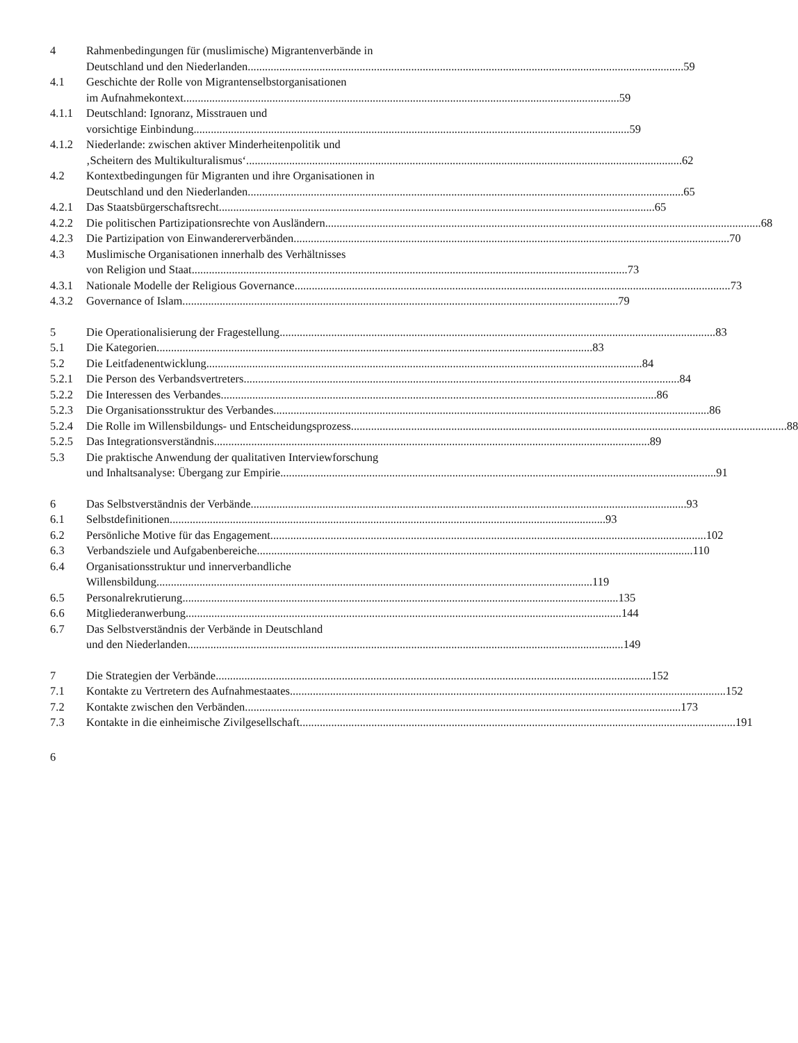4 Rahmenbedingungen für (muslimische) Migrantenverbände in
Deutschland und den Niederlanden 59
4.1 Geschichte der Rolle von Migrantenselbstorganisationen
im Aufnahmekontext 59
4.1.1 Deutschland: Ignoranz, Misstrauen und
vorsichtige Einbindung 59
4.1.2 Niederlande: zwischen aktiver Minderheitenpolitik und
‚Scheitern des Multikulturalismus‘ 62
4.2 Kontextbedingungen für Migranten und ihre Organisationen in
Deutschland und den Niederlanden 65
4.2.1 Das Staatsbürgerschaftsrecht 65
4.2.2 Die politischen Partizipationsrechte von Ausländern 68
4.2.3 Die Partizipation von Einwandererverbänden 70
4.3 Muslimische Organisationen innerhalb des Verhältnisses
von Religion und Staat 73
4.3.1 Nationale Modelle der Religious Governance 73
4.3.2 Governance of Islam 79
5 Die Operationalisierung der Fragestellung 83
5.1 Die Kategorien 83
5.2 Die Leitfadenentwicklung 84
5.2.1 Die Person des Verbandsvertreters 84
5.2.2 Die Interessen des Verbandes 86
5.2.3 Die Organisationsstruktur des Verbandes 86
5.2.4 Die Rolle im Willensbildungs- und Entscheidungsprozess 88
5.2.5 Das Integrationsverständnis 89
5.3 Die praktische Anwendung der qualitativen Interviewforschung
und Inhaltsanalyse: Übergang zur Empirie 91
6 Das Selbstverständnis der Verbände 93
6.1 Selbstdefinitionen 93
6.2 Persönliche Motive für das Engagement 102
6.3 Verbandsziele und Aufgabenbereiche 110
6.4 Organisationsstruktur und innerverbandliche
Willensbildung 119
6.5 Personalrekrutierung 135
6.6 Mitgliederanwerbung 144
6.7 Das Selbstverständnis der Verbände in Deutschland
und den Niederlanden 149
7 Die Strategien der Verbände 152
7.1 Kontakte zu Vertretern des Aufnahmestaates 152
7.2 Kontakte zwischen den Verbänden 173
7.3 Kontakte in die einheimische Zivilgesellschaft 191
6